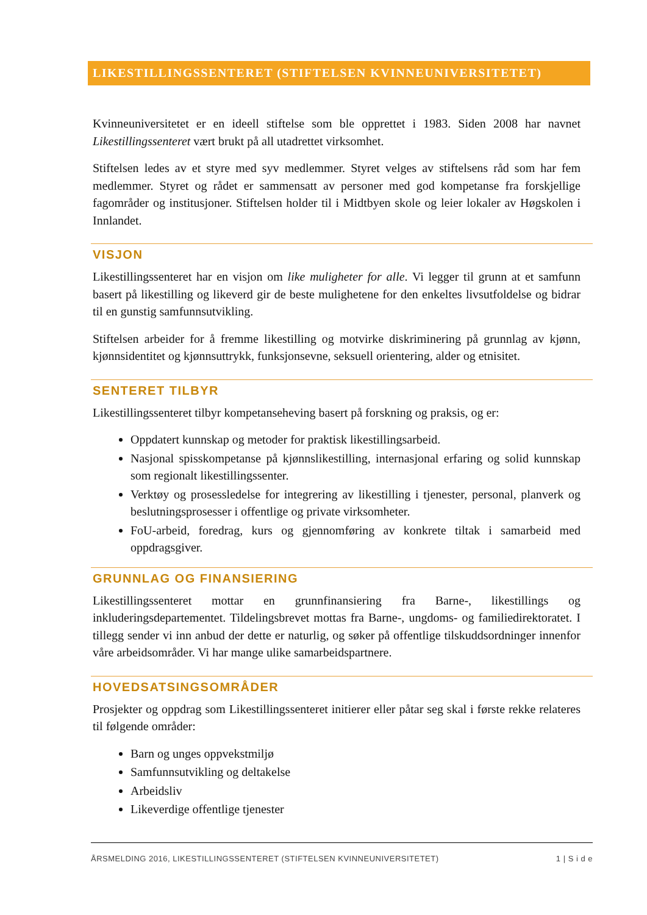LIKESTILLINGSSENTERET (STIFTELSEN KVINNEUNIVERSITETET)
Kvinneuniversitetet er en ideell stiftelse som ble opprettet i 1983. Siden 2008 har navnet Likestillingssenteret vært brukt på all utadrettet virksomhet.
Stiftelsen ledes av et styre med syv medlemmer. Styret velges av stiftelsens råd som har fem medlemmer. Styret og rådet er sammensatt av personer med god kompetanse fra forskjellige fagområder og institusjoner. Stiftelsen holder til i Midtbyen skole og leier lokaler av Høgskolen i Innlandet.
VISJON
Likestillingssenteret har en visjon om like muligheter for alle. Vi legger til grunn at et samfunn basert på likestilling og likeverd gir de beste mulighetene for den enkeltes livsutfoldelse og bidrar til en gunstig samfunnsutvikling.
Stiftelsen arbeider for å fremme likestilling og motvirke diskriminering på grunnlag av kjønn, kjønnsidentitet og kjønnsuttrykk, funksjonsevne, seksuell orientering, alder og etnisitet.
SENTERET TILBYR
Likestillingssenteret tilbyr kompetanseheving basert på forskning og praksis, og er:
Oppdatert kunnskap og metoder for praktisk likestillingsarbeid.
Nasjonal spisskompetanse på kjønnslikestilling, internasjonal erfaring og solid kunnskap som regionalt likestillingssenter.
Verktøy og prosessledelse for integrering av likestilling i tjenester, personal, planverk og beslutningsprosesser i offentlige og private virksomheter.
FoU-arbeid, foredrag, kurs og gjennomføring av konkrete tiltak i samarbeid med oppdragsgiver.
GRUNNLAG OG FINANSIERING
Likestillingssenteret mottar en grunnfinansiering fra Barne-, likestillings og inkluderingsdepartementet. Tildelingsbrevet mottas fra Barne-, ungdoms- og familiedirektoratet. I tillegg sender vi inn anbud der dette er naturlig, og søker på offentlige tilskuddsordninger innenfor våre arbeidsområder. Vi har mange ulike samarbeidspartnere.
HOVEDSATSINGSOMRÅDER
Prosjekter og oppdrag som Likestillingssenteret initierer eller påtar seg skal i første rekke relateres til følgende områder:
Barn og unges oppvekstmiljø
Samfunnsutvikling og deltakelse
Arbeidsliv
Likeverdige offentlige tjenester
ÅRSMELDING 2016, LIKESTILLINGSSENTERET (STIFTELSEN KVINNEUNIVERSITETET) 1 | S i d e